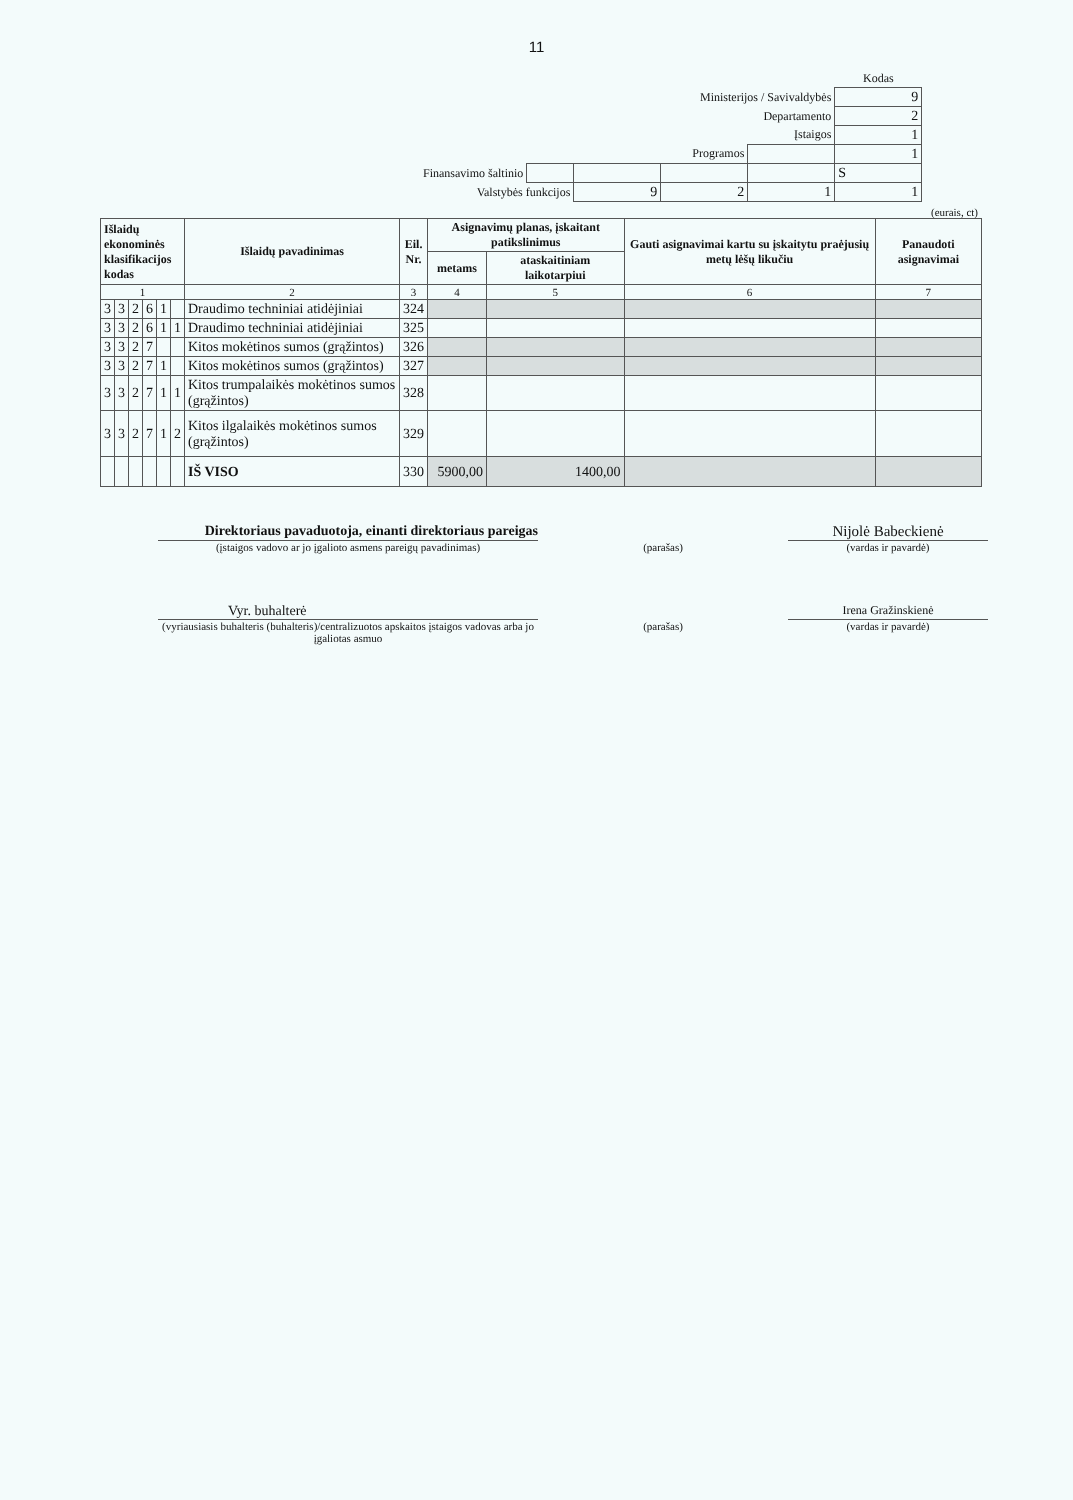11
| | | | | | Kodas |
| Ministerijos / Savivaldybės | | | | | 9 |
| Departamento | | | | | 2 |
| Įstaigos | | | | | 1 |
| Programos | | | | | 1 |
| Finansavimo šaltinio | | | | | S |
| Valstybės funkcijos | | 9 | 2 | 1 | 1 |
(eurais, ct)
| Išlaidų ekonominės klasifikacijos kodas | | | | | | Išlaidų pavadinimas | Eil. Nr. | Asignavimų planas, įskaitant patikslinimus | | Gauti asignavimai kartu su įskaitytu praėjusių metų lėšų likučiu | Panaudoti asignavimai |
| --- | --- | --- | --- | --- | --- | --- | --- | --- | --- | --- | --- |
| | | | | | | | | metams | ataskaitiniam laikotarpiui | | |
| 1 | | | | | | 2 | 3 | 4 | 5 | 6 | 7 |
| 3 | 3 | 2 | 6 | 1 | | Draudimo techniniai atidėjiniai | 324 | | | | |
| 3 | 3 | 2 | 6 | 1 | 1 | Draudimo techniniai atidėjiniai | 325 | | | | |
| 3 | 3 | 2 | 7 | | | Kitos mokėtinos sumos (grąžintos) | 326 | | | | |
| 3 | 3 | 2 | 7 | 1 | | Kitos mokėtinos sumos (grąžintos) | 327 | | | | |
| 3 | 3 | 2 | 7 | 1 | 1 | Kitos trumpalaikės mokėtinos sumos (grąžintos) | 328 | | | | |
| 3 | 3 | 2 | 7 | 1 | 2 | Kitos ilgalaikės mokėtinos sumos (grąžintos) | 329 | | | | |
| | | | | | | IŠ VISO | 330 | 5900,00 | 1400,00 | | |
Direktoriaus pavaduotoja, einanti direktoriaus pareigas
Nijolė Babeckienė
(įstaigos vadovo ar jo įgalioto asmens pareigų pavadinimas)
(parašas) (vardas ir pavardė)
Vyr. buhalterė
Irena Gražinskienė
(vyriausiasis buhalteris (buhalteris)/centralizuotos apskaitos įstaigos vadovas arba jo įgaliotas asmuo
(parašas) (vardas ir pavardė)